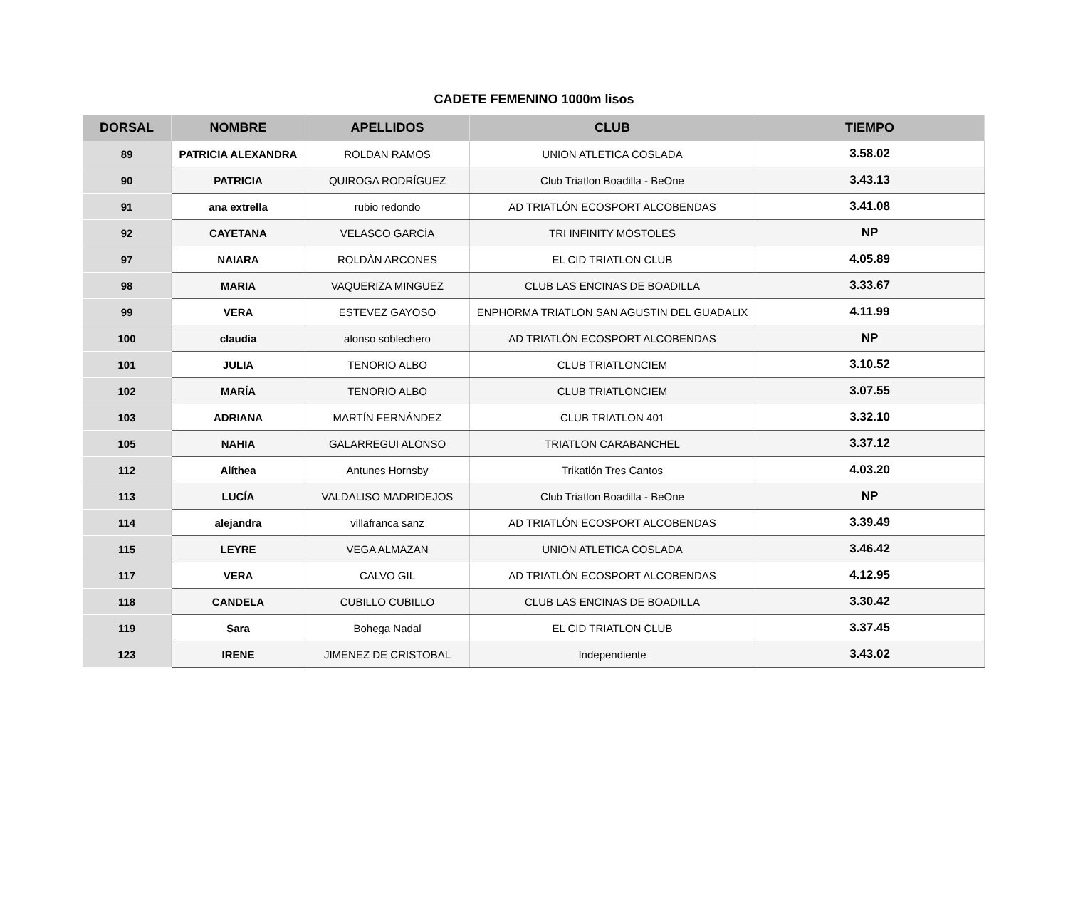CADETE FEMENINO 1000m lisos
| DORSAL | NOMBRE | APELLIDOS | CLUB | TIEMPO |
| --- | --- | --- | --- | --- |
| 89 | PATRICIA ALEXANDRA | ROLDAN RAMOS | UNION ATLETICA COSLADA | 3.58.02 |
| 90 | PATRICIA | QUIROGA RODRÍGUEZ | Club Triatlon Boadilla - BeOne | 3.43.13 |
| 91 | ana extrella | rubio redondo | AD TRIATLÓN ECOSPORT ALCOBENDAS | 3.41.08 |
| 92 | CAYETANA | VELASCO GARCÍA | TRI INFINITY MÓSTOLES | NP |
| 97 | NAIARA | ROLDÀN ARCONES | EL CID TRIATLON CLUB | 4.05.89 |
| 98 | MARIA | VAQUERIZA MINGUEZ | CLUB LAS ENCINAS DE BOADILLA | 3.33.67 |
| 99 | VERA | ESTEVEZ GAYOSO | ENPHORMA TRIATLON SAN AGUSTIN DEL GUADALIX | 4.11.99 |
| 100 | claudia | alonso soblechero | AD TRIATLÓN ECOSPORT ALCOBENDAS | NP |
| 101 | JULIA | TENORIO ALBO | CLUB TRIATLONCIEM | 3.10.52 |
| 102 | MARÍA | TENORIO ALBO | CLUB TRIATLONCIEM | 3.07.55 |
| 103 | ADRIANA | MARTÍN FERNÁNDEZ | CLUB TRIATLON 401 | 3.32.10 |
| 105 | NAHIA | GALARREGUI ALONSO | TRIATLON CARABANCHEL | 3.37.12 |
| 112 | Alíthea | Antunes Hornsby | Trikatlón Tres Cantos | 4.03.20 |
| 113 | LUCÍA | VALDALISO MADRIDEJOS | Club Triatlon Boadilla - BeOne | NP |
| 114 | alejandra | villafranca sanz | AD TRIATLÓN ECOSPORT ALCOBENDAS | 3.39.49 |
| 115 | LEYRE | VEGA ALMAZAN | UNION ATLETICA COSLADA | 3.46.42 |
| 117 | VERA | CALVO GIL | AD TRIATLÓN ECOSPORT ALCOBENDAS | 4.12.95 |
| 118 | CANDELA | CUBILLO CUBILLO | CLUB LAS ENCINAS DE BOADILLA | 3.30.42 |
| 119 | Sara | Bohega Nadal | EL CID TRIATLON CLUB | 3.37.45 |
| 123 | IRENE | JIMENEZ DE CRISTOBAL | Independiente | 3.43.02 |